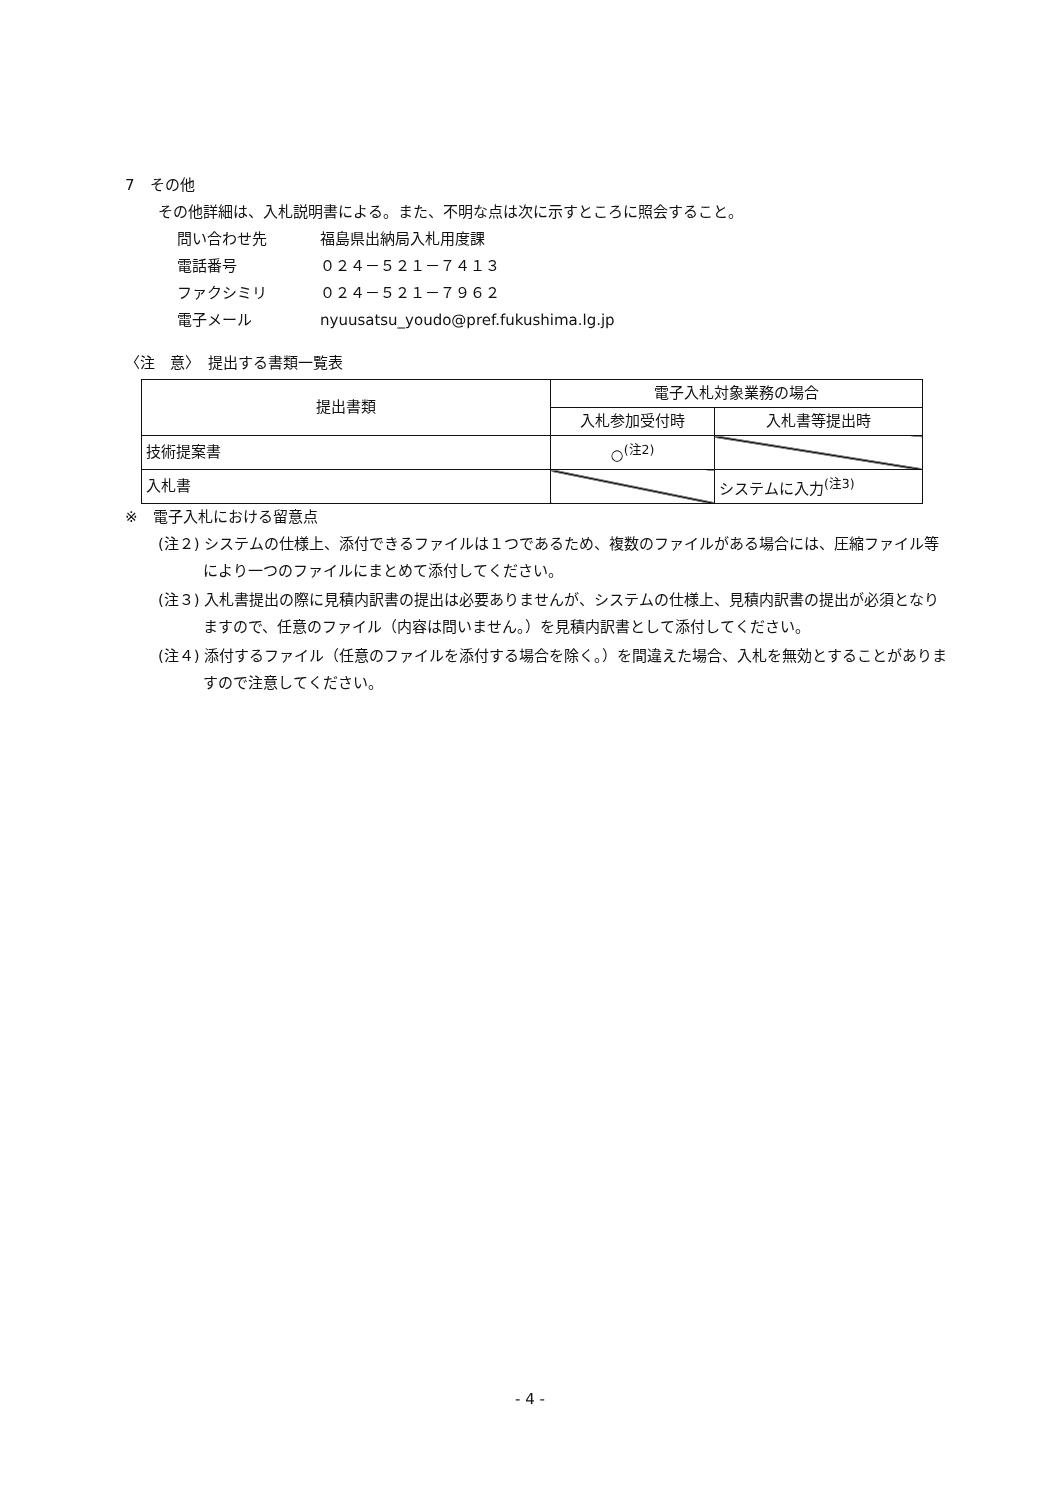7　その他
その他詳細は、入札説明書による。また、不明な点は次に示すところに照会すること。
問い合わせ先 福島県出納局入札用度課
電話番号 ０２４－５２１－７４１３
ファクシミリ ０２４－５２１－７９６２
電子メール nyuusatsu_youdo@pref.fukushima.lg.jp
〈注　意〉　提出する書類一覧表
| 提出書類 | 電子入札対象業務の場合 | |
| --- | --- | --- |
| | 入札参加受付時 | 入札書等提出時 |
| 技術提案書 | ○<sup>(注2)</sup> | |
| 入札書 | | システムに入力<sup>(注3)</sup> |
※　電子入札における留意点
(注２) システムの仕様上、添付できるファイルは１つであるため、複数のファイルがある場合には、圧縮ファイル等により一つのファイルにまとめて添付してください。
(注３) 入札書提出の際に見積内訳書の提出は必要ありませんが、システムの仕様上、見積内訳書の提出が必須となりますので、任意のファイル（内容は問いません。）を見積内訳書として添付してください。
(注４) 添付するファイル（任意のファイルを添付する場合を除く。）を間違えた場合、入札を無効とすることがありますので注意してください。
- 4 -